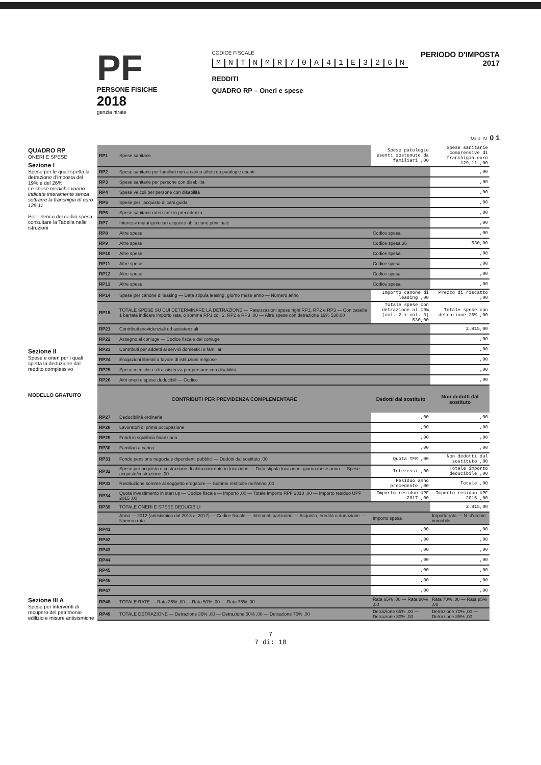PF
PERSONE FISICHE
2018
genzia ntrate
CODICE FISCALE
MNTNMR 70 A 41 E 326 N
REDDITI
QUADRO RP – Oneri e spese
PERIODO D'IMPOSTA 2017
Mod. N. 0 1
QUADRO RP
ONERI E SPESE
Sezione I
Spese per le quali spetta la detrazione d'imposta del 19% e del 26%
Le spese mediche vanno indicate interamente senza sottrarre la franchigia di euro 129,11
Per l'elenco dei codici spesa consultare la Tabella nelle istruzioni
Sezione II
Spese e oneri per i quali spetta la deduzione dal reddito complessivo
MODELLO GRATUITO
Sezione III A
Spese per interventi di recupero del patrimonio edilizio e misure antisismiche
| RP1 | Spese sanitarie | Spese patologie esenti sostenute da familiari ,00 | Spese sanitarie comprensive di franchigia euro 129,11 ,00 |
| RP2 | Spese sanitarie per familiari non a carico affetti da patologie esenti | | ,00 |
| RP3 | Spese sanitarie per persone con disabilità | | ,00 |
| RP4 | Spese veicoli per persone con disabilità | | ,00 |
| RP5 | Spese per l'acquisto di cani guida | | ,00 |
| RP6 | Spese sanitarie rateizzate in precedenza | | ,00 |
| RP7 | Interessi mutui ipotecari acquisto abitazione principale | | ,00 |
| RP8 | Altre spese | Codice spesa | ,00 |
| RP9 | Altre spese | Codice spesa 36 | 530,00 |
| RP10 | Altre spese | Codice spesa | ,00 |
| RP11 | Altre spese | Codice spesa | ,00 |
| RP12 | Altre spese | Codice spesa | ,00 |
| RP13 | Altre spese | Codice spesa | ,00 |
| RP14 | Spese per canone di leasing — Data stipula leasing: giorno mese anno — Numero anno | Importo canone di leasing ,00 | Prezzo di riscatto ,00 |
| RP15 | TOTALE SPESE SU CUI DETERMINARE LA DETRAZIONE — Rateizzazioni spese righi RP1, RP2 e RP3 — Con casella 1 barrata indicare importo rata, o somma RP1 col. 2, RP2 e RP3 ,00 — Altre spese con detrazione 19% 530,00 | Totale spese con detrazione al 19% (col. 2 + col. 3) 530,00 | Totale spese con detrazione 26% ,00 |
| RP21 | Contributi previdenziali ed assistenziali | | 2.815,00 |
| RP22 | Assegno al coniuge — Codice fiscale del coniuge | | ,00 |
| RP23 | Contributi per addetti ai servizi domestici e familiari | | ,00 |
| RP24 | Erogazioni liberali a favore di istituzioni religiose | | ,00 |
| RP25 | Spese mediche e di assistenza per persone con disabilità | | ,00 |
| RP26 | Altri oneri e spese deducibili — Codice | | ,00 |
| CONTRIBUTI PER PREVIDENZA COMPLEMENTARE | | Dedotti dal sostituto | Non dedotti dal sostituto |
| RP27 | Deducibilità ordinaria | ,00 | ,00 |
| RP28 | Lavoratori di prima occupazione | ,00 | ,00 |
| RP29 | Fondi in squilibrio finanziario | ,00 | ,00 |
| RP30 | Familiari a carico | ,00 | ,00 |
| RP31 | Fondo pensione negoziale dipendenti pubblici — Dedotti dal sostituto ,00 | Quota TFR ,00 | Non dedotti dal sostituto ,00 |
| RP32 | Spese per acquisto o costruzione di abitazioni date in locazione — Data stipula locazione: giorno mese anno — Spese acquisto/costruzione ,00 | Interessi ,00 | Totale importo deducibile ,00 |
| RP33 | Restituzione somme al soggetto erogatore — Somme restituite nell'anno ,00 | Residuo anno precedente ,00 | Totale ,00 |
| RP34 | Quota investimento in start up — Codice fiscale — Importo ,00 — Totale importo RPF 2018 ,00 — Importo residuo UPF 2015 ,00 | Importo residuo UPF 2017 ,00 | Importo residuo UPF 2016 ,00 |
| RP39 | TOTALE ONERI E SPESE DEDUCIBILI | | 2.815,00 |
| | Anno — 2012 (antisismico dal 2013 al 2017) — Codice fiscale — Interventi particolari — Acquisto, eredità o donazione — Numero rata | Importo spesa | Importo rata — N. d'ordine immobile |
| RP41 | | ,00 | ,00 |
| RP42 | | ,00 | ,00 |
| RP43 | | ,00 | ,00 |
| RP44 | | ,00 | ,00 |
| RP45 | | ,00 | ,00 |
| RP46 | | ,00 | ,00 |
| RP47 | | ,00 | ,00 |
| RP48 | TOTALE RATE — Rata 36% ,00 — Rata 50% ,00 — Rata 76% ,00 | Rata 65% ,00 — Rata 80% ,00 | Rata 70% ,00 — Rata 85% ,00 |
| RP49 | TOTALE DETRAZIONE — Detrazione 36% ,00 — Detrazione 50% ,00 — Detrazione 75% ,00 | Detrazione 65% ,00 — Detrazione 80% ,00 | Detrazione 70% ,00 — Detrazione 85% ,00 |
7
7 di: 18